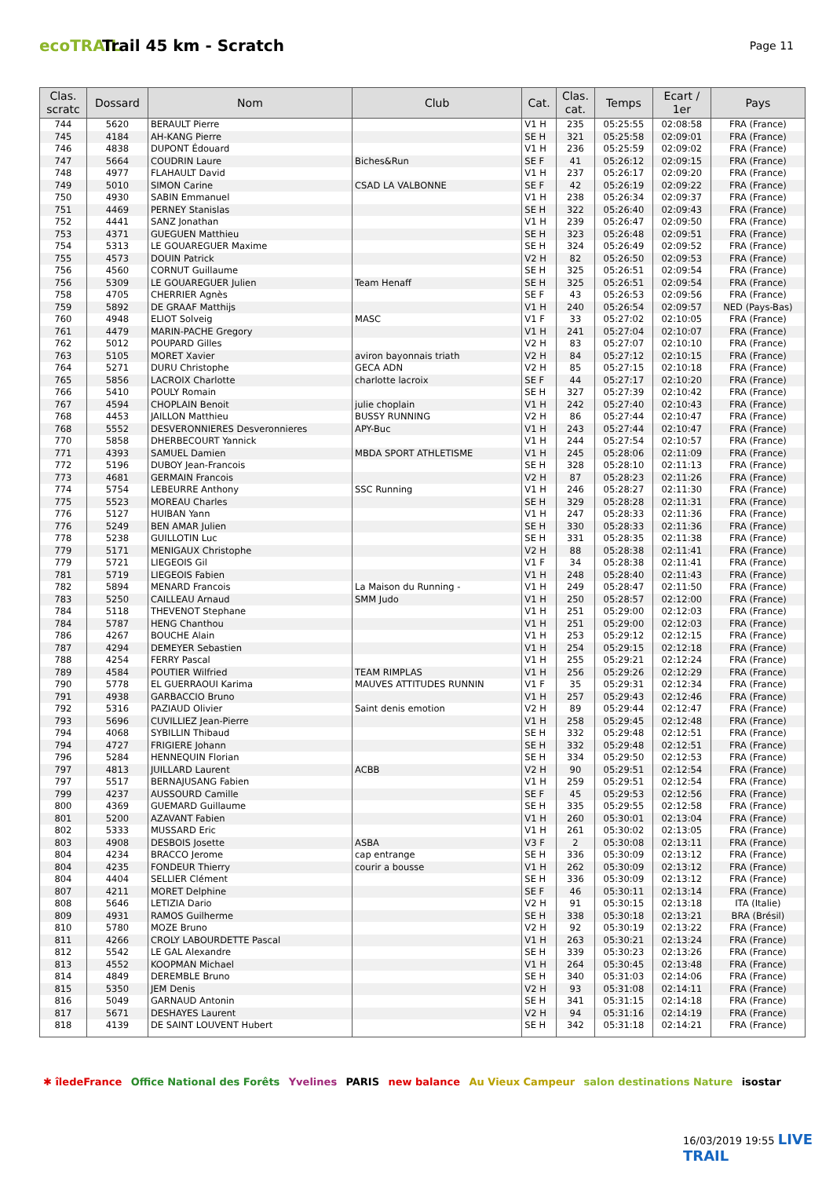ecoTRAIL
Trail 45 km - Scratch
Page 11
| Clas. scratc | Dossard | Nom | Club | Cat. | Clas. cat. | Temps | Ecart / 1er | Pays |
| --- | --- | --- | --- | --- | --- | --- | --- | --- |
| 744 | 5620 | BERAULT Pierre | | V1 H | 235 | 05:25:55 | 02:08:58 | FRA (France) |
| 745 | 4184 | AH-KANG Pierre | | SE H | 321 | 05:25:58 | 02:09:01 | FRA (France) |
| 746 | 4838 | DUPONT Édouard | | V1 H | 236 | 05:25:59 | 02:09:02 | FRA (France) |
| 747 | 5664 | COUDRIN Laure | Biches&Run | SE F | 41 | 05:26:12 | 02:09:15 | FRA (France) |
| 748 | 4977 | FLAHAULT David | | V1 H | 237 | 05:26:17 | 02:09:20 | FRA (France) |
| 749 | 5010 | SIMON Carine | CSAD LA VALBONNE | SE F | 42 | 05:26:19 | 02:09:22 | FRA (France) |
| 750 | 4930 | SABIN Emmanuel | | V1 H | 238 | 05:26:34 | 02:09:37 | FRA (France) |
| 751 | 4469 | PERNEY Stanislas | | SE H | 322 | 05:26:40 | 02:09:43 | FRA (France) |
| 752 | 4441 | SANZ Jonathan | | V1 H | 239 | 05:26:47 | 02:09:50 | FRA (France) |
| 753 | 4371 | GUEGUEN Matthieu | | SE H | 323 | 05:26:48 | 02:09:51 | FRA (France) |
| 754 | 5313 | LE GOUAREGUER Maxime | | SE H | 324 | 05:26:49 | 02:09:52 | FRA (France) |
| 755 | 4573 | DOUIN Patrick | | V2 H | 82 | 05:26:50 | 02:09:53 | FRA (France) |
| 756 | 4560 | CORNUT Guillaume | | SE H | 325 | 05:26:51 | 02:09:54 | FRA (France) |
| 756 | 5309 | LE GOUAREGUER Julien | Team Henaff | SE H | 325 | 05:26:51 | 02:09:54 | FRA (France) |
| 758 | 4705 | CHERRIER Agnès | | SE F | 43 | 05:26:53 | 02:09:56 | FRA (France) |
| 759 | 5892 | DE GRAAF Matthijs | | V1 H | 240 | 05:26:54 | 02:09:57 | NED (Pays-Bas) |
| 760 | 4948 | ELIOT Solveig | MASC | V1 F | 33 | 05:27:02 | 02:10:05 | FRA (France) |
| 761 | 4479 | MARIN-PACHE Gregory | | V1 H | 241 | 05:27:04 | 02:10:07 | FRA (France) |
| 762 | 5012 | POUPARD Gilles | | V2 H | 83 | 05:27:07 | 02:10:10 | FRA (France) |
| 763 | 5105 | MORET Xavier | aviron bayonnais triath | V2 H | 84 | 05:27:12 | 02:10:15 | FRA (France) |
| 764 | 5271 | DURU Christophe | GECA ADN | V2 H | 85 | 05:27:15 | 02:10:18 | FRA (France) |
| 765 | 5856 | LACROIX Charlotte | charlotte lacroix | SE F | 44 | 05:27:17 | 02:10:20 | FRA (France) |
| 766 | 5410 | POULY Romain | | SE H | 327 | 05:27:39 | 02:10:42 | FRA (France) |
| 767 | 4594 | CHOPLAIN Benoit | julie choplain | V1 H | 242 | 05:27:40 | 02:10:43 | FRA (France) |
| 768 | 4453 | JAILLON Matthieu | BUSSY RUNNING | V2 H | 86 | 05:27:44 | 02:10:47 | FRA (France) |
| 768 | 5552 | DESVERONNIERES Desveronnieres | APY-Buc | V1 H | 243 | 05:27:44 | 02:10:47 | FRA (France) |
| 770 | 5858 | DHERBECOURT Yannick | | V1 H | 244 | 05:27:54 | 02:10:57 | FRA (France) |
| 771 | 4393 | SAMUEL Damien | MBDA SPORT ATHLETISME | V1 H | 245 | 05:28:06 | 02:11:09 | FRA (France) |
| 772 | 5196 | DUBOY Jean-Francois | | SE H | 328 | 05:28:10 | 02:11:13 | FRA (France) |
| 773 | 4681 | GERMAIN Francois | | V2 H | 87 | 05:28:23 | 02:11:26 | FRA (France) |
| 774 | 5754 | LEBEURRE Anthony | SSC Running | V1 H | 246 | 05:28:27 | 02:11:30 | FRA (France) |
| 775 | 5523 | MOREAU Charles | | SE H | 329 | 05:28:28 | 02:11:31 | FRA (France) |
| 776 | 5127 | HUIBAN Yann | | V1 H | 247 | 05:28:33 | 02:11:36 | FRA (France) |
| 776 | 5249 | BEN AMAR Julien | | SE H | 330 | 05:28:33 | 02:11:36 | FRA (France) |
| 778 | 5238 | GUILLOTIN Luc | | SE H | 331 | 05:28:35 | 02:11:38 | FRA (France) |
| 779 | 5171 | MENIGAUX Christophe | | V2 H | 88 | 05:28:38 | 02:11:41 | FRA (France) |
| 779 | 5721 | LIEGEOIS Gil | | V1 F | 34 | 05:28:38 | 02:11:41 | FRA (France) |
| 781 | 5719 | LIEGEOIS Fabien | | V1 H | 248 | 05:28:40 | 02:11:43 | FRA (France) |
| 782 | 5894 | MENARD Francois | La Maison du Running - | V1 H | 249 | 05:28:47 | 02:11:50 | FRA (France) |
| 783 | 5250 | CAILLEAU Arnaud | SMM Judo | V1 H | 250 | 05:28:57 | 02:12:00 | FRA (France) |
| 784 | 5118 | THEVENOT Stephane | | V1 H | 251 | 05:29:00 | 02:12:03 | FRA (France) |
| 784 | 5787 | HENG Chanthou | | V1 H | 251 | 05:29:00 | 02:12:03 | FRA (France) |
| 786 | 4267 | BOUCHE Alain | | V1 H | 253 | 05:29:12 | 02:12:15 | FRA (France) |
| 787 | 4294 | DEMEYER Sebastien | | V1 H | 254 | 05:29:15 | 02:12:18 | FRA (France) |
| 788 | 4254 | FERRY Pascal | | V1 H | 255 | 05:29:21 | 02:12:24 | FRA (France) |
| 789 | 4584 | POUTIER Wilfried | TEAM RIMPLAS | V1 H | 256 | 05:29:26 | 02:12:29 | FRA (France) |
| 790 | 5778 | EL GUERRAOUI Karima | MAUVES ATTITUDES RUNNIN | V1 F | 35 | 05:29:31 | 02:12:34 | FRA (France) |
| 791 | 4938 | GARBACCIO Bruno | | V1 H | 257 | 05:29:43 | 02:12:46 | FRA (France) |
| 792 | 5316 | PAZIAUD Olivier | Saint denis emotion | V2 H | 89 | 05:29:44 | 02:12:47 | FRA (France) |
| 793 | 5696 | CUVILLIEZ Jean-Pierre | | V1 H | 258 | 05:29:45 | 02:12:48 | FRA (France) |
| 794 | 4068 | SYBILLIN Thibaud | | SE H | 332 | 05:29:48 | 02:12:51 | FRA (France) |
| 794 | 4727 | FRIGIERE Johann | | SE H | 332 | 05:29:48 | 02:12:51 | FRA (France) |
| 796 | 5284 | HENNEQUIN Florian | | SE H | 334 | 05:29:50 | 02:12:53 | FRA (France) |
| 797 | 4813 | JUILLARD Laurent | ACBB | V2 H | 90 | 05:29:51 | 02:12:54 | FRA (France) |
| 797 | 5517 | BERNAJUSANG Fabien | | V1 H | 259 | 05:29:51 | 02:12:54 | FRA (France) |
| 799 | 4237 | AUSSOURD Camille | | SE F | 45 | 05:29:53 | 02:12:56 | FRA (France) |
| 800 | 4369 | GUEMARD Guillaume | | SE H | 335 | 05:29:55 | 02:12:58 | FRA (France) |
| 801 | 5200 | AZAVANT Fabien | | V1 H | 260 | 05:30:01 | 02:13:04 | FRA (France) |
| 802 | 5333 | MUSSARD Eric | | V1 H | 261 | 05:30:02 | 02:13:05 | FRA (France) |
| 803 | 4908 | DESBOIS Josette | ASBA | V3 F | 2 | 05:30:08 | 02:13:11 | FRA (France) |
| 804 | 4234 | BRACCO Jerome | cap entrange | SE H | 336 | 05:30:09 | 02:13:12 | FRA (France) |
| 804 | 4235 | FONDEUR Thierry | courir a bousse | V1 H | 262 | 05:30:09 | 02:13:12 | FRA (France) |
| 804 | 4404 | SELLIER Clément | | SE H | 336 | 05:30:09 | 02:13:12 | FRA (France) |
| 807 | 4211 | MORET Delphine | | SE F | 46 | 05:30:11 | 02:13:14 | FRA (France) |
| 808 | 5646 | LETIZIA Dario | | V2 H | 91 | 05:30:15 | 02:13:18 | ITA (Italie) |
| 809 | 4931 | RAMOS Guilherme | | SE H | 338 | 05:30:18 | 02:13:21 | BRA (Brésil) |
| 810 | 5780 | MOZE Bruno | | V2 H | 92 | 05:30:19 | 02:13:22 | FRA (France) |
| 811 | 4266 | CROLY LABOURDETTE Pascal | | V1 H | 263 | 05:30:21 | 02:13:24 | FRA (France) |
| 812 | 5542 | LE GAL Alexandre | | SE H | 339 | 05:30:23 | 02:13:26 | FRA (France) |
| 813 | 4552 | KOOPMAN Michael | | V1 H | 264 | 05:30:45 | 02:13:48 | FRA (France) |
| 814 | 4849 | DEREMBLE Bruno | | SE H | 340 | 05:31:03 | 02:14:06 | FRA (France) |
| 815 | 5350 | JEM Denis | | V2 H | 93 | 05:31:08 | 02:14:11 | FRA (France) |
| 816 | 5049 | GARNAUD Antonin | | SE H | 341 | 05:31:15 | 02:14:18 | FRA (France) |
| 817 | 5671 | DESHAYES Laurent | | V2 H | 94 | 05:31:16 | 02:14:19 | FRA (France) |
| 818 | 4139 | DE SAINT LOUVENT Hubert | | SE H | 342 | 05:31:18 | 02:14:21 | FRA (France) |
✱ îledeFrance Office National des Forêts Yvelines PARIS new balance Au Vieux Campeur salon destinations Nature isostar
16/03/2019 19:55 LIVE TRAIL